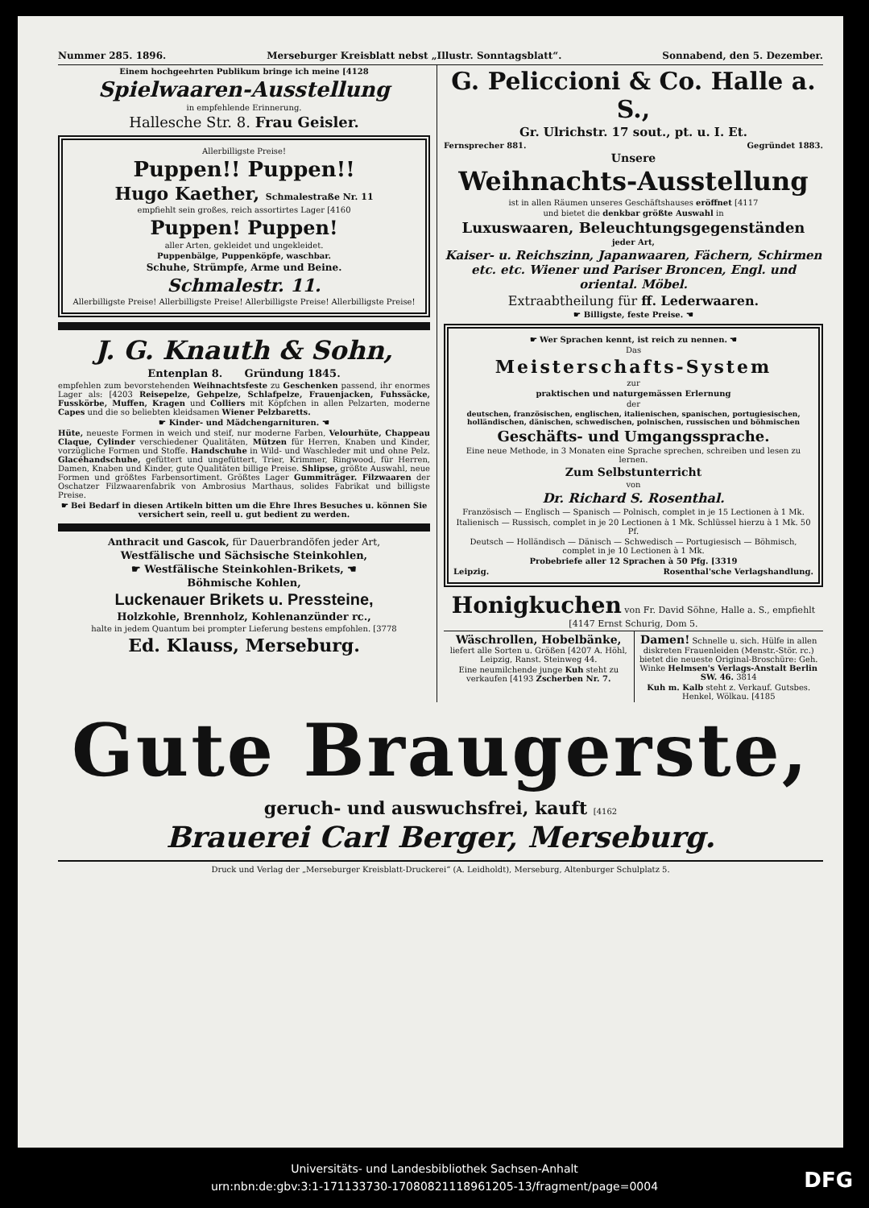Nummer 285. 1896. Merseburger Kreisblatt nebst „Illustr. Sonntagsblatt“. Sonnabend, den 5. Dezember.
Einem hochgeehrten Publikum bringe ich meine [4128
Spielwaaren-Ausstellung
in empfehlende Erinnerung.
Hallesche Str. 8. Frau Geisler.
Allerbilligste Preise!
Puppen!! Puppen!!
Hugo Kaether, Schmalestraße Nr. 11
empfiehlt sein großes, reich assortirtes Lager [4160
Puppen! Puppen!
aller Arten, gekleidet und ungekleidet.
Puppenbälge, Puppenköpfe, waschbar.
Schuhe, Strümpfe, Arme und Beine.
Schmalestr. 11.
Allerbilligste Preise! Allerbilligste Preise! Allerbilligste Preise! Allerbilligste Preise!
J. G. Knauth & Sohn,
Entenplan 8. Gründung 1845.
empfehlen zum bevorstehenden Weihnachtsfeste zu Geschenken passend, ihr enormes Lager als: [4203 Reisepelze, Gehpelze, Schlafpelze, Frauenjacken, Fuhssäcke, Fusskörbe, Muffen, Kragen und Colliers mit Köpfchen in allen Pelzarten, moderne Capes und die so beliebten kleidsamen Wiener Pelzbaretts.
☛ Kinder- und Mädchengarnituren. ☚
Hüte, neueste Formen in weich und steif, nur moderne Farben, Velourhüte, Chappeau Claque, Cylinder verschiedener Qualitäten, Mützen für Herren, Knaben und Kinder, vorzügliche Formen und Stoffe. Handschuhe in Wild- und Waschleder mit und ohne Pelz. Glacéhandschuhe, gefüttert und ungefüttert, Trier, Krimmer, Ringwood, für Herren, Damen, Knaben und Kinder, gute Qualitäten billige Preise. Shlipse, größte Auswahl, neue Formen und größtes Farbensortiment. Größtes Lager Gummiträger. Filzwaaren der Oschatzer Filzwaarenfabrik von Ambrosius Marthaus, solides Fabrikat und billigste Preise.
☛ Bei Bedarf in diesen Artikeln bitten um die Ehre Ihres Besuches u. können Sie versichert sein, reell u. gut bedient zu werden.
Anthracit und Gascok, für Dauerbrandöfen jeder Art,
Westfälische und Sächsische Steinkohlen,
☛ Westfälische Steinkohlen-Brikets, ☚
Böhmische Kohlen,
Luckenauer Brikets u. Pressteine,
Holzkohle, Brennholz, Kohlenanzünder rc.,
halte in jedem Quantum bei prompter Lieferung bestens empfohlen. [3778
Ed. Klauss, Merseburg.
G. Peliccioni & Co. Halle a. S.,
Gr. Ulrichstr. 17 sout., pt. u. I. Et.
Fernsprecher 881. Gegründet 1883.
Unsere
Weihnachts-Ausstellung
ist in allen Räumen unseres Geschäftshauses eröffnet [4117
und bietet die denkbar größte Auswahl in
Luxuswaaren, Beleuchtungsgegenständen
jeder Art,
Kaiser- u. Reichszinn, Japanwaaren, Fächern, Schirmen etc. etc. Wiener und Pariser Broncen, Engl. und oriental. Möbel.
Extraabtheilung für ff. Lederwaaren.
☛ Billigste, feste Preise. ☚
☛ Wer Sprachen kennt, ist reich zu nennen. ☚
Das
Meisterschafts-System
zur
praktischen und naturgemässen Erlernung
der
deutschen, französischen, englischen, italienischen, spanischen, portugiesischen, holländischen, dänischen, schwedischen, polnischen, russischen und böhmischen
Geschäfts- und Umgangssprache.
Eine neue Methode, in 3 Monaten eine Sprache sprechen, schreiben und lesen zu lernen.
Zum Selbstunterricht
von
Dr. Richard S. Rosenthal.
Französisch — Englisch — Spanisch — Polnisch, complet in je 15 Lectionen à 1 Mk.
Italienisch — Russisch, complet in je 20 Lectionen à 1 Mk. Schlüssel hierzu à 1 Mk. 50 Pf.
Deutsch — Holländisch — Dänisch — Schwedisch — Portugiesisch — Böhmisch, complet in je 10 Lectionen à 1 Mk.
Probebriefe aller 12 Sprachen à 50 Pfg. [3319
Leipzig. Rosenthal'sche Verlagshandlung.
Honigkuchen von Fr. David Söhne, Halle a. S., empfiehlt [4147 Ernst Schurig, Dom 5.
Wäschrollen, Hobelbänke, liefert alle Sorten u. Größen [4207 A. Höhl, Leipzig, Ranst. Steinweg 44.
Eine neumilchende junge Kuh steht zu verkaufen [4193 Zscherben Nr. 7.
Damen! Schnelle u. sich. Hülfe in allen diskreten Frauenleiden (Menstr.-Stör. rc.) bietet die neueste Original-Broschüre: Geh. Winke Helmsen's Verlags-Anstalt Berlin SW. 46. 3814
Kuh m. Kalb steht z. Verkauf. Gutsbes. Henkel, Wölkau. [4185
Gute Braugerste,
geruch- und auswuchsfrei, kauft [4162
Brauerei Carl Berger, Merseburg.
Druck und Verlag der „Merseburger Kreisblatt-Druckerei“ (A. Leidholdt), Merseburg, Altenburger Schulplatz 5.
Universitäts- und Landesbibliothek Sachsen-Anhalt
urn:nbn:de:gbv:3:1-171133730-17080821118961205-13/fragment/page=0004
DFG